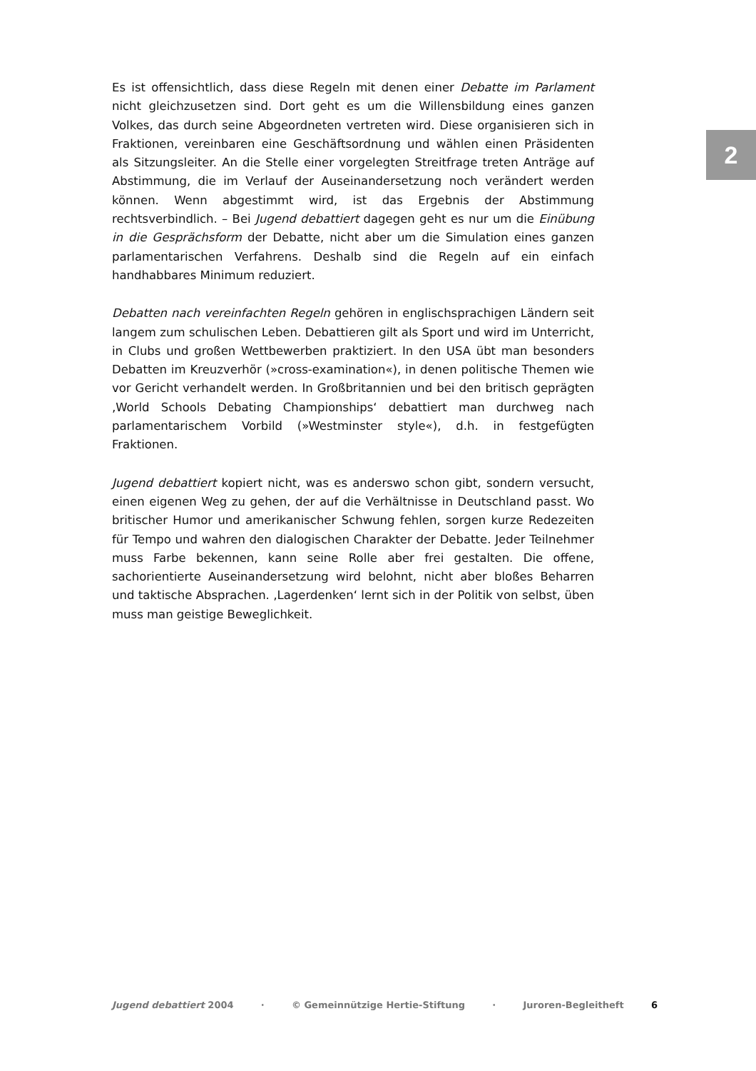2
Es ist offensichtlich, dass diese Regeln mit denen einer Debatte im Parlament nicht gleichzusetzen sind. Dort geht es um die Willensbildung eines ganzen Volkes, das durch seine Abgeordneten vertreten wird. Diese organisieren sich in Fraktionen, vereinbaren eine Geschäftsordnung und wählen einen Präsidenten als Sitzungsleiter. An die Stelle einer vorgelegten Streitfrage treten Anträge auf Abstimmung, die im Verlauf der Auseinandersetzung noch verändert werden können. Wenn abgestimmt wird, ist das Ergebnis der Abstimmung rechtsverbindlich. – Bei Jugend debattiert dagegen geht es nur um die Einübung in die Gesprächsform der Debatte, nicht aber um die Simulation eines ganzen parlamentarischen Verfahrens. Deshalb sind die Regeln auf ein einfach handhabbares Minimum reduziert.
Debatten nach vereinfachten Regeln gehören in englischsprachigen Ländern seit langem zum schulischen Leben. Debattieren gilt als Sport und wird im Unterricht, in Clubs und großen Wettbewerben praktiziert. In den USA übt man besonders Debatten im Kreuzverhör (»cross-examination«), in denen politische Themen wie vor Gericht verhandelt werden. In Großbritannien und bei den britisch geprägten ‚World Schools Debating Championships‘ debattiert man durchweg nach parlamentarischem Vorbild (»Westminster style«), d.h. in festgefügten Fraktionen.
Jugend debattiert kopiert nicht, was es anderswo schon gibt, sondern versucht, einen eigenen Weg zu gehen, der auf die Verhältnisse in Deutschland passt. Wo britischer Humor und amerikanischer Schwung fehlen, sorgen kurze Redezeiten für Tempo und wahren den dialogischen Charakter der Debatte. Jeder Teilnehmer muss Farbe bekennen, kann seine Rolle aber frei gestalten. Die offene, sachorientierte Auseinandersetzung wird belohnt, nicht aber bloßes Beharren und taktische Absprachen. ‚Lagerdenken‘ lernt sich in der Politik von selbst, üben muss man geistige Beweglichkeit.
Jugend debattiert 2004 · © Gemeinnützige Hertie-Stiftung · Juroren-Begleitheft 6